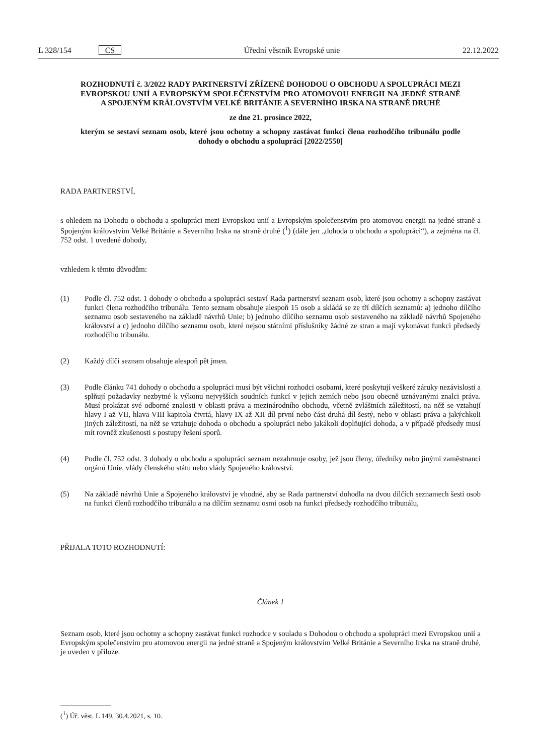L 328/154 CS Úřední věstník Evropské unie 22.12.2022
ROZHODNUTÍ č. 3/2022 RADY PARTNERSTVÍ ZŘÍZENÉ DOHODOU O OBCHODU A SPOLUPRÁCI MEZI EVROPSKOU UNIÍ A EVROPSKÝM SPOLEČENSTVÍM PRO ATOMOVOU ENERGII NA JEDNÉ STRANĚ A SPOJENÝM KRÁLOVSTVÍM VELKÉ BRITÁNIE A SEVERNÍHO IRSKA NA STRANĚ DRUHÉ
ze dne 21. prosince 2022,
kterým se sestaví seznam osob, které jsou ochotny a schopny zastávat funkci člena rozhodčího tribunálu podle dohody o obchodu a spolupráci [2022/2550]
RADA PARTNERSTVÍ,
s ohledem na Dohodu o obchodu a spolupráci mezi Evropskou unií a Evropským společenstvím pro atomovou energii na jedné straně a Spojeným královstvím Velké Británie a Severního Irska na straně druhé (<sup>1</sup>) (dále jen „dohoda o obchodu a spolupráci“), a zejména na čl. 752 odst. 1 uvedené dohody,
vzhledem k těmto důvodům:
(1) Podle čl. 752 odst. 1 dohody o obchodu a spolupráci sestaví Rada partnerství seznam osob, které jsou ochotny a schopny zastávat funkci člena rozhodčího tribunálu. Tento seznam obsahuje alespoň 15 osob a skládá se ze tří dílčích seznamů: a) jednoho dílčího seznamu osob sestaveného na základě návrhů Unie; b) jednoho dílčího seznamu osob sestaveného na základě návrhů Spojeného království a c) jednoho dílčího seznamu osob, které nejsou státními příslušníky žádné ze stran a mají vykonávat funkci předsedy rozhodčího tribunálu.
(2) Každý dílčí seznam obsahuje alespoň pět jmen.
(3) Podle článku 741 dohody o obchodu a spolupráci musí být všichni rozhodci osobami, které poskytují veškeré záruky nezávislosti a splňují požadavky nezbytné k výkonu nejvyšších soudních funkcí v jejich zemích nebo jsou obecně uznávanými znalci práva. Musí prokázat své odborné znalosti v oblasti práva a mezinárodního obchodu, včetně zvláštních záležitostí, na něž se vztahují hlavy I až VII, hlava VIII kapitola čtvrtá, hlavy IX až XII díl první nebo část druhá díl šestý, nebo v oblasti práva a jakýchkoli jiných záležitostí, na něž se vztahuje dohoda o obchodu a spolupráci nebo jakákoli doplňující dohoda, a v případě předsedy musí mít rovněž zkušenosti s postupy řešení sporů.
(4) Podle čl. 752 odst. 3 dohody o obchodu a spolupráci seznam nezahrnuje osoby, jež jsou členy, úředníky nebo jinými zaměstnanci orgánů Unie, vlády členského státu nebo vlády Spojeného království.
(5) Na základě návrhů Unie a Spojeného království je vhodné, aby se Rada partnerství dohodla na dvou dílčích seznamech šesti osob na funkci členů rozhodčího tribunálu a na dílčím seznamu osmi osob na funkci předsedy rozhodčího tribunálu,
PŘIJALA TOTO ROZHODNUTÍ:
Článek 1
Seznam osob, které jsou ochotny a schopny zastávat funkci rozhodce v souladu s Dohodou o obchodu a spolupráci mezi Evropskou unií a Evropským společenstvím pro atomovou energii na jedné straně a Spojeným královstvím Velké Británie a Severního Irska na straně druhé, je uveden v příloze.
(<sup>1</sup>) Úř. věst. L 149, 30.4.2021, s. 10.